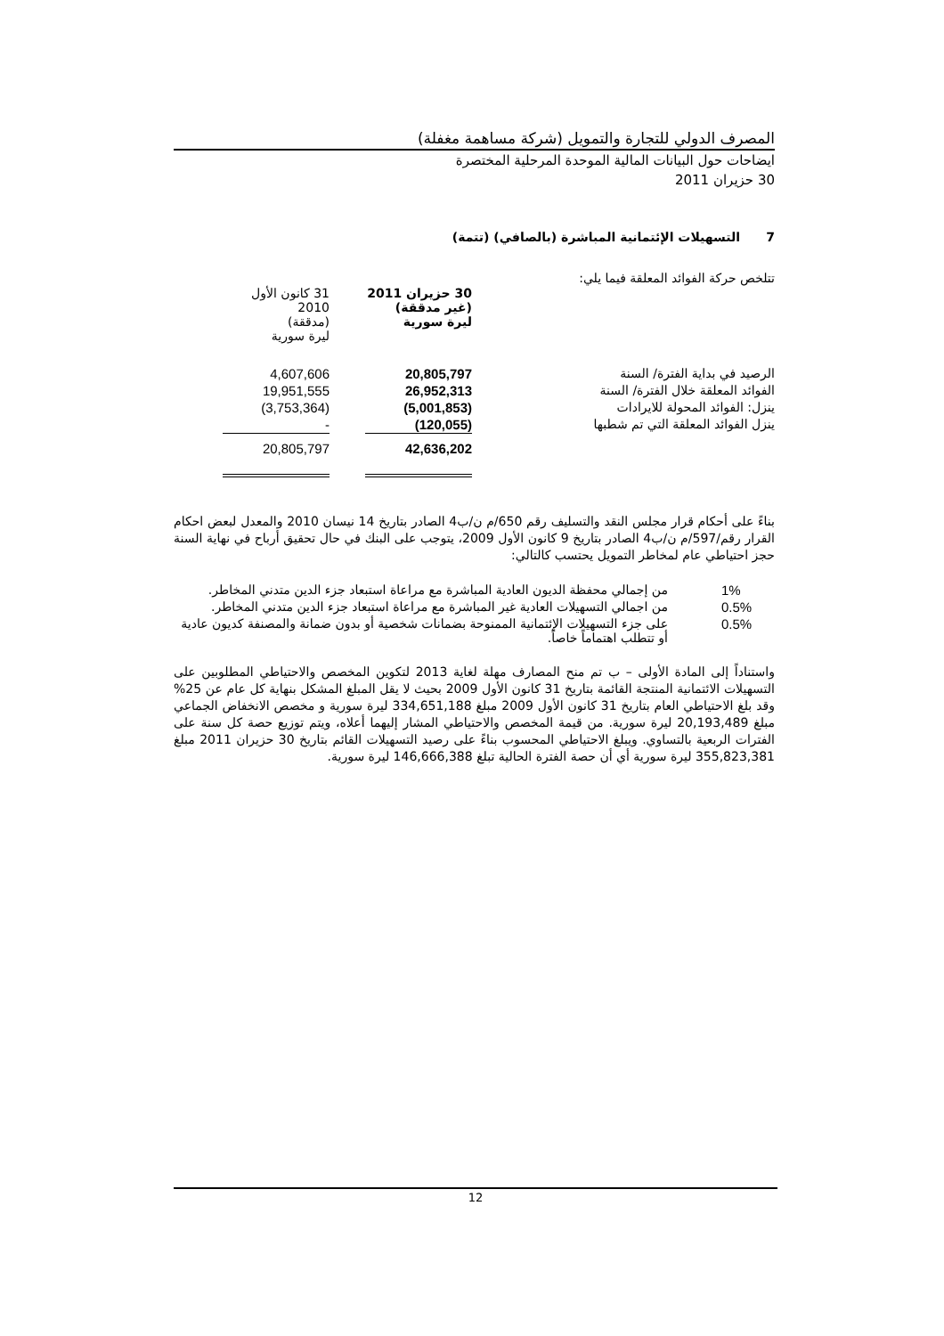المصرف الدولي للتجارة والتمويل (شركة مساهمة مغفلة)
ايضاحات حول البيانات المالية الموحدة المرحلية المختصرة
30 حزيران 2011
7 التسهيلات الإئتمانية المباشرة (بالصافي) (تتمة)
تتلخص حركة الفوائد المعلقة فيما يلي:
| | 30 حزيران 2011 (غير مدققة) ليرة سورية | | 31 كانون الأول 2010 (مدققة) ليرة سورية | |
| --- | --- | --- | --- | --- |
| الرصيد في بداية الفترة/ السنة | 20,805,797 | | 4,607,606 | |
| الفوائد المعلقة خلال الفترة/ السنة | 26,952,313 | | 19,951,555 | |
| ينزل: الفوائد المحولة للايرادات | (5,001,853) | | (3,753,364) | |
| ينزل الفوائد المعلقة التي تم شطبها | (120,055) | | - | |
| | 42,636,202 | | 20,805,797 | |
بناءً على أحكام قرار مجلس النقد والتسليف رقم 650/م ن/ب4 الصادر بتاريخ 14 نيسان 2010 والمعدل لبعض احكام القرار رقم/597/م ن/ب4 الصادر بتاريخ 9 كانون الأول 2009، يتوجب على البنك في حال تحقيق أرباح في نهاية السنة حجز احتياطي عام لمخاطر التمويل يحتسب كالتالي:
| 1% | من إجمالي محفظة الديون العادية المباشرة مع مراعاة استبعاد جزء الدين متدني المخاطر. |
| 0.5% | من اجمالي التسهيلات العادية غير المباشرة مع مراعاة استبعاد جزء الدين متدني المخاطر. |
| 0.5% | على جزء التسهيلات الإئتمانية الممنوحة بضمانات شخصية أو بدون ضمانة والمصنفة كديون عادية أو تتطلب اهتماماً خاصاً. |
واستناداً إلى المادة الأولى – ب تم منح المصارف مهلة لغاية 2013 لتكوين المخصص والاحتياطي المطلوبين على التسهيلات الائتمانية المنتجة القائمة بتاريخ 31 كانون الأول 2009 بحيث لا يقل المبلغ المشكل بنهاية كل عام عن 25% وقد بلغ الاحتياطي العام بتاريخ 31 كانون الأول 2009 مبلغ 334,651,188 ليرة سورية و مخصص الانخفاض الجماعي مبلغ 20,193,489 ليرة سورية. من قيمة المخصص والاحتياطي المشار إليهما أعلاه، ويتم توزيع حصة كل سنة على الفترات الربعية بالتساوي. ويبلغ الاحتياطي المحسوب بناءً على رصيد التسهيلات القائم بتاريخ 30 حزيران 2011 مبلغ 355,823,381 ليرة سورية أي أن حصة الفترة الحالية تبلغ 146,666,388 ليرة سورية.
12